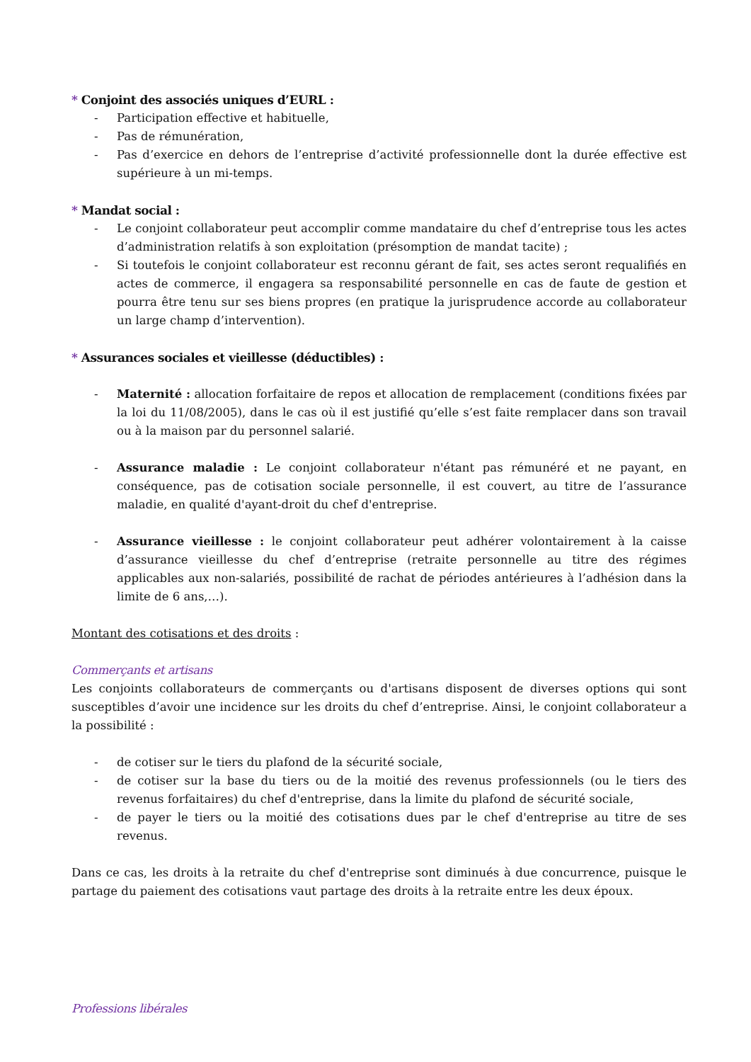* Conjoint des associés uniques d’EURL :
- Participation effective et habituelle,
- Pas de rémunération,
- Pas d’exercice en dehors de l’entreprise d’activité professionnelle dont la durée effective est supérieure à un mi-temps.
* Mandat social :
- Le conjoint collaborateur peut accomplir comme mandataire du chef d’entreprise tous les actes d’administration relatifs à son exploitation (présomption de mandat tacite) ;
- Si toutefois le conjoint collaborateur est reconnu gérant de fait, ses actes seront requalifiés en actes de commerce, il engagera sa responsabilité personnelle en cas de faute de gestion et pourra être tenu sur ses biens propres (en pratique la jurisprudence accorde au collaborateur un large champ d’intervention).
* Assurances sociales et vieillesse (déductibles) :
- Maternité : allocation forfaitaire de repos et allocation de remplacement (conditions fixées par la loi du 11/08/2005), dans le cas où il est justifié qu’elle s’est faite remplacer dans son travail ou à la maison par du personnel salarié.
- Assurance maladie : Le conjoint collaborateur n'étant pas rémunéré et ne payant, en conséquence, pas de cotisation sociale personnelle, il est couvert, au titre de l’assurance maladie, en qualité d'ayant-droit du chef d'entreprise.
- Assurance vieillesse : le conjoint collaborateur peut adhérer volontairement à la caisse d’assurance vieillesse du chef d’entreprise (retraite personnelle au titre des régimes applicables aux non-salariés, possibilité de rachat de périodes antérieures à l’adhésion dans la limite de 6 ans,…).
Montant des cotisations et des droits :
Commerçants et artisans
Les conjoints collaborateurs de commerçants ou d'artisans disposent de diverses options qui sont susceptibles d’avoir une incidence sur les droits du chef d’entreprise. Ainsi, le conjoint collaborateur a la possibilité :
- de cotiser sur le tiers du plafond de la sécurité sociale,
- de cotiser sur la base du tiers ou de la moitié des revenus professionnels (ou le tiers des revenus forfaitaires) du chef d'entreprise, dans la limite du plafond de sécurité sociale,
- de payer le tiers ou la moitié des cotisations dues par le chef d'entreprise au titre de ses revenus.
Dans ce cas, les droits à la retraite du chef d'entreprise sont diminués à due concurrence, puisque le partage du paiement des cotisations vaut partage des droits à la retraite entre les deux époux.
Professions libérales